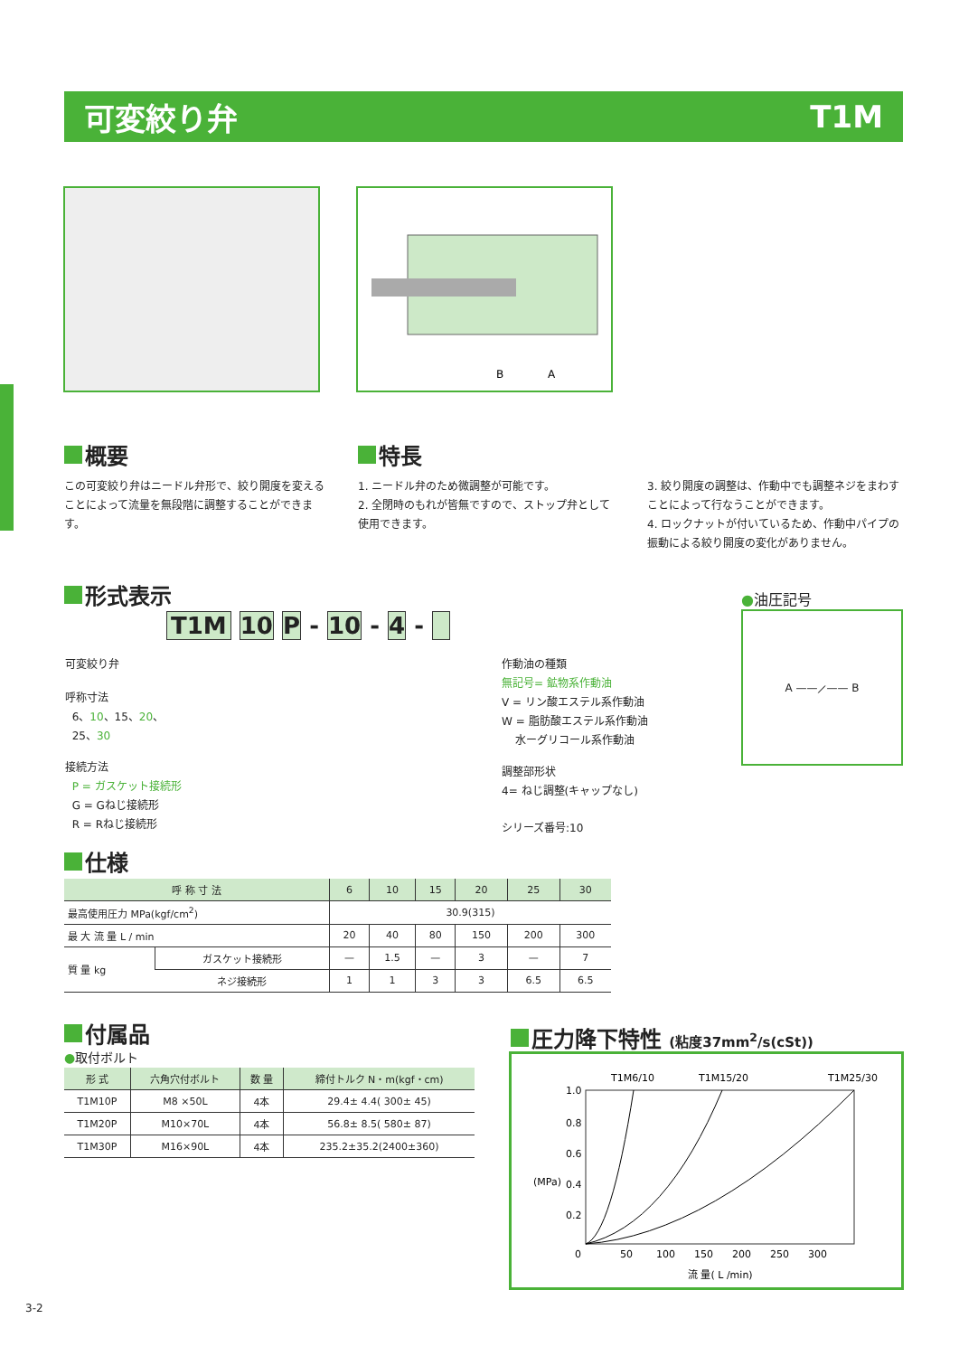可変絞り弁 T1M
B
A
概要
この可変絞り弁はニードル弁形で、絞り開度を変えることによって流量を無段階に調整することができます。
特長
1. ニードル弁のため微調整が可能です。
2. 全閉時のもれが皆無ですので、ストップ弁として使用できます。
3. 絞り開度の調整は、作動中でも調整ネジをまわすことによって行なうことができます。
4. ロックナットが付いているため、作動中パイプの振動による絞り開度の変化がありません。
形式表示
T1M 10 P - 10 - 4 -
可変絞り弁
呼称寸法
6、10、15、20、
25、30
接続方法
P = ガスケット接続形
G = Gねじ接続形
R = Rねじ接続形
作動油の種類
無記号= 鉱物系作動油
V = リン酸エステル系作動油
W = 脂肪酸エステル系作動油
水ーグリコール系作動油
調整部形状
4= ねじ調整(キャップなし)
シリーズ番号:10
●油圧記号
A ——⟋—— B
仕様
| 呼 称 寸 法 | | 6 | 10 | 15 | 20 | 25 | 30 |
| --- | --- | --- | --- | --- | --- | --- | --- |
| 最高使用圧力 MPa(kgf/cm<sup>2</sup>) | | 30.9(315) | | | | | |
| 最 大 流 量 L / min | | 20 | 40 | 80 | 150 | 200 | 300 |
| 質 量 kg | ガスケット接続形 | — | 1.5 | — | 3 | — | 7 |
| | ネジ接続形 | 1 | 1 | 3 | 3 | 6.5 | 6.5 |
付属品
●取付ボルト
| 形 式 | 六角穴付ボルト | 数 量 | 締付トルク N・m(kgf・cm) |
| --- | --- | --- | --- |
| T1M10P | M8 ×50L | 4本 | 29.4± 4.4( 300± 45) |
| T1M20P | M10×70L | 4本 | 56.8± 8.5( 580± 87) |
| T1M30P | M16×90L | 4本 | 235.2±35.2(2400±360) |
圧力降下特性 (粘度37mm<sup>2</sup>/s(cSt))
T1M6/10
T1M15/20
T1M25/30
1.0
0.8
0.6
0.4
0.2
0
50
100
150
200
250
300
(MPa)
流 量( L /min)
3-2